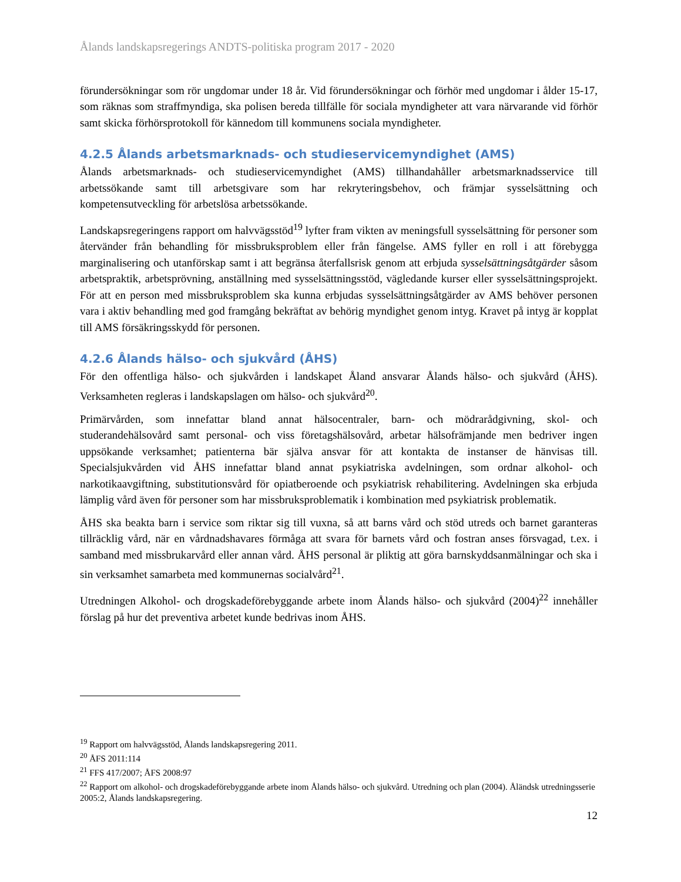Ålands landskapsregerings ANDTS-politiska program 2017 - 2020
förundersökningar som rör ungdomar under 18 år. Vid förundersökningar och förhör med ungdomar i ålder 15-17, som räknas som straffmyndiga, ska polisen bereda tillfälle för sociala myndigheter att vara närvarande vid förhör samt skicka förhörsprotokoll för kännedom till kommunens sociala myndigheter.
4.2.5 Ålands arbetsmarknads- och studieservicemyndighet (AMS)
Ålands arbetsmarknads- och studieservicemyndighet (AMS) tillhandahåller arbetsmarknadsservice till arbetssökande samt till arbetsgivare som har rekryteringsbehov, och främjar sysselsättning och kompetensutveckling för arbetslösa arbetssökande.
Landskapsregeringens rapport om halvvägsstöd<sup>19</sup> lyfter fram vikten av meningsfull sysselsättning för personer som återvänder från behandling för missbruksproblem eller från fängelse. AMS fyller en roll i att förebygga marginalisering och utanförskap samt i att begränsa återfallsrisk genom att erbjuda sysselsättningsåtgärder såsom arbetspraktik, arbetsprövning, anställning med sysselsättningsstöd, vägledande kurser eller sysselsättningsprojekt. För att en person med missbruksproblem ska kunna erbjudas sysselsättningsåtgärder av AMS behöver personen vara i aktiv behandling med god framgång bekräftat av behörig myndighet genom intyg. Kravet på intyg är kopplat till AMS försäkringsskydd för personen.
4.2.6 Ålands hälso- och sjukvård (ÅHS)
För den offentliga hälso- och sjukvården i landskapet Åland ansvarar Ålands hälso- och sjukvård (ÅHS). Verksamheten regleras i landskapslagen om hälso- och sjukvård<sup>20</sup>.
Primärvården, som innefattar bland annat hälsocentraler, barn- och mödrarådgivning, skol- och studerandehälsovård samt personal- och viss företagshälsovård, arbetar hälsofrämjande men bedriver ingen uppsökande verksamhet; patienterna bär själva ansvar för att kontakta de instanser de hänvisas till. Specialsjukvården vid ÅHS innefattar bland annat psykiatriska avdelningen, som ordnar alkohol- och narkotikaavgiftning, substitutionsvård för opiatberoende och psykiatrisk rehabilitering. Avdelningen ska erbjuda lämplig vård även för personer som har missbruksproblematik i kombination med psykiatrisk problematik.
ÅHS ska beakta barn i service som riktar sig till vuxna, så att barns vård och stöd utreds och barnet garanteras tillräcklig vård, när en vårdnadshavares förmåga att svara för barnets vård och fostran anses försvagad, t.ex. i samband med missbrukarvård eller annan vård. ÅHS personal är pliktig att göra barnskyddsanmälningar och ska i sin verksamhet samarbeta med kommunernas socialvård<sup>21</sup>.
Utredningen Alkohol- och drogskadeförebyggande arbete inom Ålands hälso- och sjukvård (2004)<sup>22</sup> innehåller förslag på hur det preventiva arbetet kunde bedrivas inom ÅHS.
<sup>19</sup> Rapport om halvvägsstöd, Ålands landskapsregering 2011.
<sup>20</sup> ÅFS 2011:114
<sup>21</sup> FFS 417/2007; ÅFS 2008:97
<sup>22</sup> Rapport om alkohol- och drogskadeförebyggande arbete inom Ålands hälso- och sjukvård. Utredning och plan (2004). Åländsk utredningsserie 2005:2, Ålands landskapsregering.
12